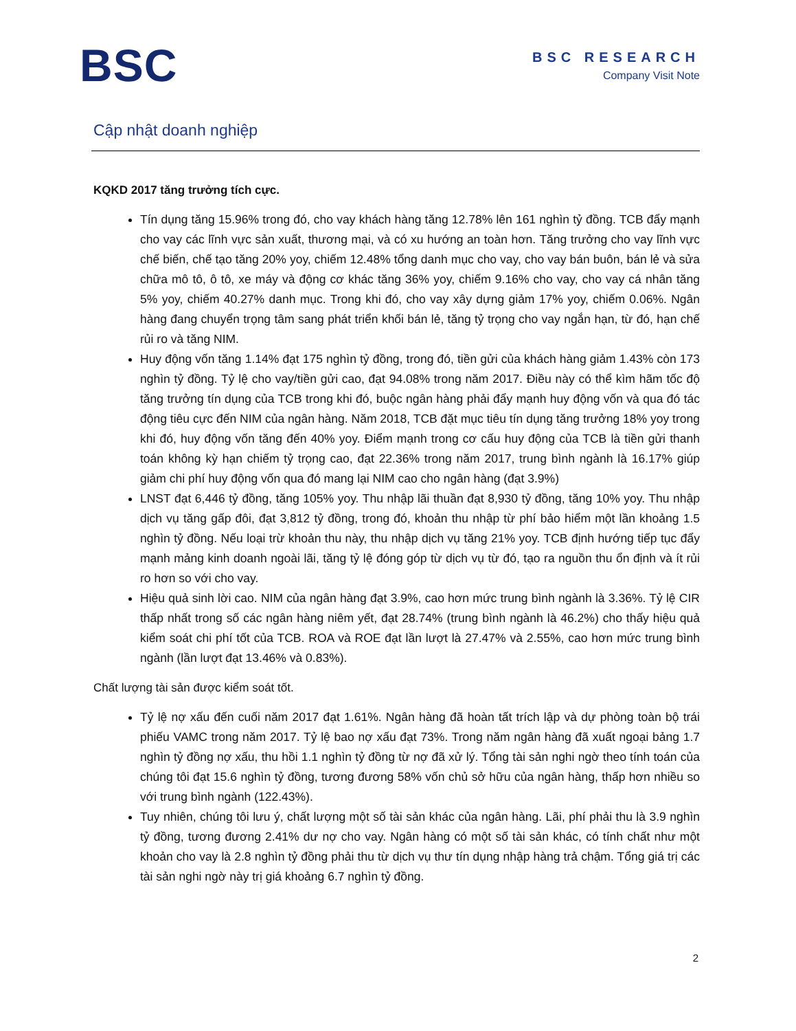BSC
BSC RESEARCH
Company Visit Note
Cập nhật doanh nghiệp
KQKD 2017 tăng trưởng tích cực.
Tín dụng tăng 15.96% trong đó, cho vay khách hàng tăng 12.78% lên 161 nghìn tỷ đồng. TCB đẩy mạnh cho vay các lĩnh vực sản xuất, thương mại, và có xu hướng an toàn hơn. Tăng trưởng cho vay lĩnh vực chế biến, chế tạo tăng 20% yoy, chiếm 12.48% tổng danh mục cho vay, cho vay bán buôn, bán lẻ và sửa chữa mô tô, ô tô, xe máy và động cơ khác tăng 36% yoy, chiếm 9.16% cho vay, cho vay cá nhân tăng 5% yoy, chiếm 40.27% danh mục. Trong khi đó, cho vay xây dựng giảm 17% yoy, chiếm 0.06%. Ngân hàng đang chuyển trọng tâm sang phát triển khối bán lẻ, tăng tỷ trọng cho vay ngắn hạn, từ đó, hạn chế rủi ro và tăng NIM.
Huy động vốn tăng 1.14% đạt 175 nghìn tỷ đồng, trong đó, tiền gửi của khách hàng giảm 1.43% còn 173 nghìn tỷ đồng. Tỷ lệ cho vay/tiền gửi cao, đạt 94.08% trong năm 2017. Điều này có thể kìm hãm tốc độ tăng trưởng tín dụng của TCB trong khi đó, buộc ngân hàng phải đẩy mạnh huy động vốn và qua đó tác động tiêu cực đến NIM của ngân hàng. Năm 2018, TCB đặt mục tiêu tín dụng tăng trưởng 18% yoy trong khi đó, huy động vốn tăng đến 40% yoy. Điểm mạnh trong cơ cấu huy động của TCB là tiền gửi thanh toán không kỳ hạn chiếm tỷ trọng cao, đạt 22.36% trong năm 2017, trung bình ngành là 16.17% giúp giảm chi phí huy động vốn qua đó mang lại NIM cao cho ngân hàng (đạt 3.9%)
LNST đạt 6,446 tỷ đồng, tăng 105% yoy. Thu nhập lãi thuần đạt 8,930 tỷ đồng, tăng 10% yoy. Thu nhập dịch vụ tăng gấp đôi, đạt 3,812 tỷ đồng, trong đó, khoản thu nhập từ phí bảo hiểm một lần khoảng 1.5 nghìn tỷ đồng. Nếu loại trừ khoản thu này, thu nhập dịch vụ tăng 21% yoy. TCB định hướng tiếp tục đẩy mạnh mảng kinh doanh ngoài lãi, tăng tỷ lệ đóng góp từ dịch vụ từ đó, tạo ra nguồn thu ổn định và ít rủi ro hơn so với cho vay.
Hiệu quả sinh lời cao. NIM của ngân hàng đạt 3.9%, cao hơn mức trung bình ngành là 3.36%. Tỷ lệ CIR thấp nhất trong số các ngân hàng niêm yết, đạt 28.74% (trung bình ngành là 46.2%) cho thấy hiệu quả kiểm soát chi phí tốt của TCB. ROA và ROE đạt lần lượt là 27.47% và 2.55%, cao hơn mức trung bình ngành (lần lượt đạt 13.46% và 0.83%).
Chất lượng tài sản được kiểm soát tốt.
Tỷ lệ nợ xấu đến cuối năm 2017 đạt 1.61%. Ngân hàng đã hoàn tất trích lập và dự phòng toàn bộ trái phiếu VAMC trong năm 2017. Tỷ lệ bao nợ xấu đạt 73%. Trong năm ngân hàng đã xuất ngoại bảng 1.7 nghìn tỷ đồng nợ xấu, thu hồi 1.1 nghìn tỷ đồng từ nợ đã xử lý. Tổng tài sản nghi ngờ theo tính toán của chúng tôi đạt 15.6 nghìn tỷ đồng, tương đương 58% vốn chủ sở hữu của ngân hàng, thấp hơn nhiều so với trung bình ngành (122.43%).
Tuy nhiên, chúng tôi lưu ý, chất lượng một số tài sản khác của ngân hàng. Lãi, phí phải thu là 3.9 nghìn tỷ đồng, tương đương 2.41% dư nợ cho vay. Ngân hàng có một số tài sản khác, có tính chất như một khoản cho vay là 2.8 nghìn tỷ đồng phải thu từ dịch vụ thư tín dụng nhập hàng trả chậm. Tổng giá trị các tài sản nghi ngờ này trị giá khoảng 6.7 nghìn tỷ đồng.
2